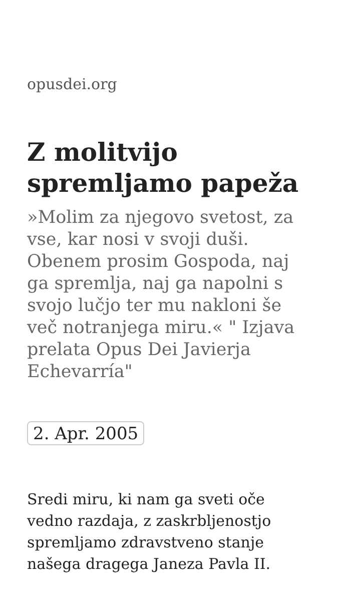opusdei.org
Z molitvijo spremljamo papeža
»Molim za njegovo svetost, za vse, kar nosi v svoji duši. Obenem prosim Gospoda, naj ga spremlja, naj ga napolni s svojo lučjo ter mu nakloni še več notranjega miru.« " Izjava prelata Opus Dei Javierja Echevarría"
2. Apr. 2005
Sredi miru, ki nam ga sveti oče vedno razdaja, z zaskrbljenostjo spremljamo zdravstveno stanje našega dragega Janeza Pavla II.